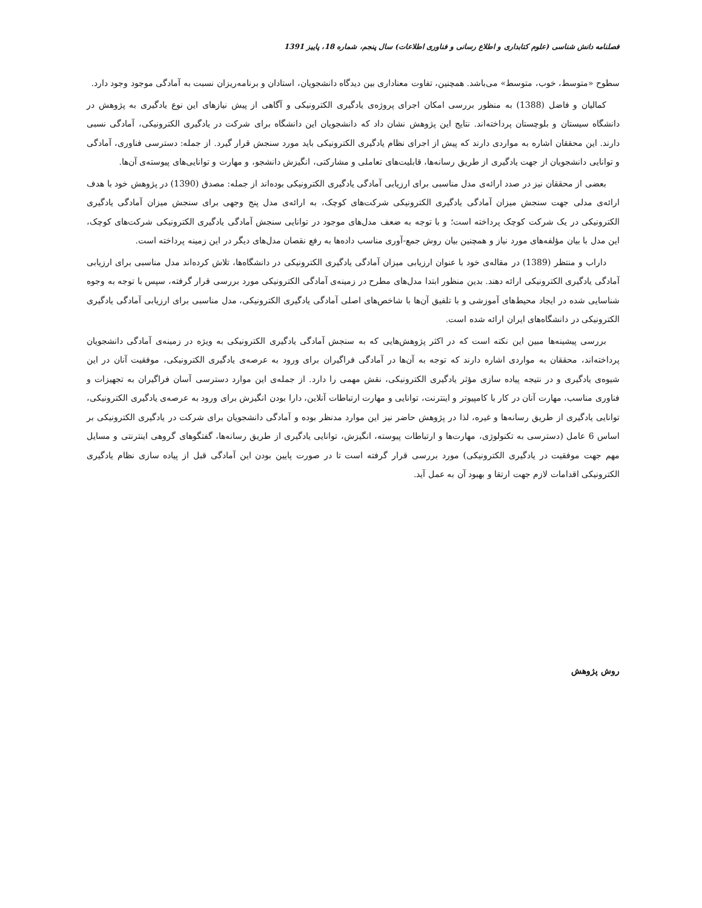فصلنامه دانش شناسی (علوم کتابداری و اطلاع رسانی و فناوری اطلاعات) سال پنجم، شماره 18، پاییز 1391
سطوح «متوسط، خوب، متوسط» می‌باشد. همچنین، تفاوت معناداری بین دیدگاه دانشجویان، استادان و برنامه‌ریزان نسبت به آمادگی موجود وجود دارد.
کمالیان و فاضل (1388) به منظور بررسی امکان اجرای پروژه‌ی یادگیری الکترونیکی و آگاهی از پیش نیازهای این نوع یادگیری به پژوهش در دانشگاه سیستان و بلوچستان پرداخته‌اند. نتایج این پژوهش نشان داد که دانشجویان این دانشگاه برای شرکت در یادگیری الکترونیکی، آمادگی نسبی دارند. این محققان اشاره به مواردی دارند که پیش از اجرای نظام یادگیری الکترونیکی باید مورد سنجش قرار گیرد. از جمله: دسترسی فناوری، آمادگی و توانایی دانشجویان از جهت یادگیری از طریق رسانه‌ها، قابلیت‌های تعاملی و مشارکتی، انگیزش دانشجو، و مهارت و توانایی‌های پیوسته‌ی آن‌ها.
بعضی از محققان نیز در صدد ارائه‌ی مدل مناسبی برای ارزیابی آمادگی یادگیری الکترونیکی بوده‌اند از جمله: مصدق (1390) در پژوهش خود با هدف ارائه‌ی مدلی جهت سنجش میزان آمادگی یادگیری الکترونیکی شرکت‌های کوچک، به ارائه‌ی مدل پنج وجهی برای سنجش میزان آمادگی یادگیری الکترونیکی در یک شرکت کوچک پرداخته است؛ و با توجه به ضعف مدل‌های موجود در توانایی سنجش آمادگی یادگیری الکترونیکی شرکت‌های کوچک، این مدل با بیان مؤلفه‌های مورد نیاز و همچنین بیان روش جمع-آوری مناسب داده‌ها به رفع نقصان مدل‌های دیگر در این زمینه پرداخته است.
داراب و منتظر (1389) در مقاله‌ی خود با عنوان ارزیابی میزان آمادگی یادگیری الکترونیکی در دانشگاه‌ها، تلاش کرده‌اند مدل مناسبی برای ارزیابی آمادگی یادگیری الکترونیکی ارائه دهند. بدین منظور ابتدا مدل‌های مطرح در زمینه‌ی آمادگی الکترونیکی مورد بررسی قرار گرفته، سپس با توجه به وجوه شناسایی شده در ایجاد محیط‌های آموزشی و با تلفیق آن‌ها با شاخص‌های اصلی آمادگی یادگیری الکترونیکی، مدل مناسبی برای ارزیابی آمادگی یادگیری الکترونیکی در دانشگاه‌های ایران ارائه شده است.
بررسی پیشینه‌ها مبین این نکته است که در اکثر پژوهش‌هایی که به سنجش آمادگی یادگیری الکترونیکی به ویژه در زمینه‌ی آمادگی دانشجویان پرداخته‌اند، محققان به مواردی اشاره دارند که توجه به آن‌ها در آمادگی فراگیران برای ورود به عرصه‌ی یادگیری الکترونیکی، موفقیت آنان در این شیوه‌ی یادگیری و در نتیجه پیاده سازی مؤثر یادگیری الکترونیکی، نقش مهمی را دارد. از جمله‌ی این موارد دسترسی آسان فراگیران به تجهیزات و فناوری مناسب، مهارت آنان در کار با کامپیوتر و اینترنت، توانایی و مهارت ارتباطات آنلاین، دارا بودن انگیزش برای ورود به عرصه‌ی یادگیری الکترونیکی، توانایی یادگیری از طریق رسانه‌ها و غیره، لذا در پژوهش حاضر نیز این موارد مدنظر بوده و آمادگی دانشجویان برای شرکت در یادگیری الکترونیکی بر اساس 6 عامل (دسترسی به تکنولوژی، مهارت‌ها و ارتباطات پیوسته، انگیزش، توانایی یادگیری از طریق رسانه‌ها، گفتگوهای گروهی اینترنتی و مسایل مهم جهت موفقیت در یادگیری الکترونیکی) مورد بررسی قرار گرفته است تا در صورت پایین بودن این آمادگی قبل از پیاده سازی نظام یادگیری الکترونیکی اقدامات لازم جهت ارتقا و بهبود آن به عمل آید.
روش پژوهش